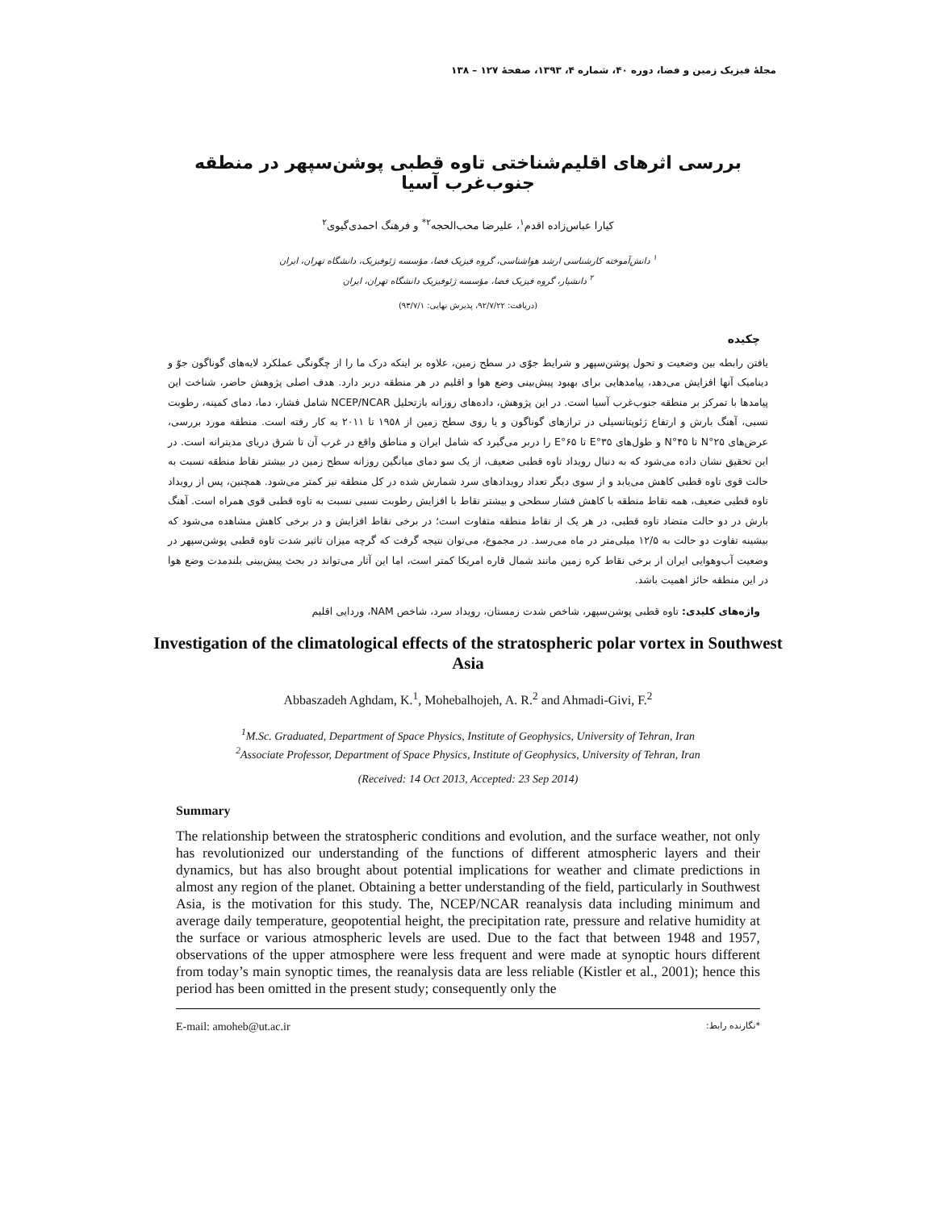مجلهٔ فیزیک زمین و فضا، دوره ۴۰، شماره ۴، ۱۳۹۳، صفحهٔ ۱۲۷ – ۱۳۸
بررسی اثرهای اقلیم‌شناختی تاوه قطبی پوشن‌سپهر در منطقه جنوب‌غرب آسیا
کیارا عباس‌زاده اقدم<sup>۱</sup>، علیرضا محب‌الحجه<sup>۲*</sup> و فرهنگ احمدی‌گیوی<sup>۲</sup>
<sup>۱</sup> دانش‌آموخته کارشناسی ارشد هواشناسی، گروه فیزیک فضا، مؤسسه ژئوفیزیک، دانشگاه تهران، ایران
<sup>۲</sup> دانشیار، گروه فیزیک فضا، مؤسسه ژئوفیزیک دانشگاه تهران، ایران
(دریافت: ۹۲/۷/۲۲، پذیرش نهایی: ۹۳/۷/۱)
چکیده
یافتن رابطه بین وضعیت و تحول پوشن‌سپهر و شرایط جوّی در سطح زمین، علاوه بر اینکه درک ما را از چگونگی عملکرد لایه‌های گوناگون جوّ و دینامیک آنها افزایش می‌دهد، پیامدهایی برای بهبود پیش‌بینی وضع هوا و اقلیم در هر منطقه دربر دارد. هدف اصلی پژوهش حاضر، شناخت این پیامدها با تمرکز بر منطقه جنوب‌غرب آسیا است. در این پژوهش، داده‌های روزانه بازتحلیل NCEP/NCAR شامل فشار، دما، دمای کمینه، رطوبت نسبی، آهنگ بارش و ارتفاع ژئوپتانسیلی در ترازهای گوناگون و یا روی سطح زمین از ۱۹۵۸ تا ۲۰۱۱ به کار رفته است. منطقه مورد بررسی، عرض‌های ۲۵°N تا ۴۵°N و طول‌های ۳۵°E تا ۶۵°E را دربر می‌گیرد که شامل ایران و مناطق واقع در غرب آن تا شرق دریای مدیترانه است. در این تحقیق نشان داده می‌شود که به دنبال رویداد تاوه قطبی ضعیف، از یک سو دمای میانگین روزانه سطح زمین در بیشتر نقاط منطقه نسبت به حالت قوی تاوه قطبی کاهش می‌یابد و از سوی دیگر تعداد رویدادهای سرد شمارش شده در کل منطقه نیز کمتر می‌شود. همچنین، پس از رویداد تاوه قطبی ضعیف، همه نقاط منطقه با کاهش فشار سطحی و بیشتر نقاط با افزایش رطوبت نسبی نسبت به تاوه قطبی قوی همراه است. آهنگ بارش در دو حالت متضاد تاوه قطبی، در هر یک از نقاط منطقه متفاوت است؛ در برخی نقاط افزایش و در برخی کاهش مشاهده می‌شود که بیشینه تفاوت دو حالت به ۱۲/۵ میلی‌متر در ماه می‌رسد. در مجموع، می‌توان نتیجه گرفت که گرچه میزان تاثیر شدت تاوه قطبی پوشن‌سپهر در وضعیت آب‌وهوایی ایران از برخی نقاط کره زمین مانند شمال قاره امریکا کمتر است، اما این آثار می‌تواند در بحث پیش‌بینی بلندمدت وضع هوا در این منطقه حائز اهمیت باشد.
واژه‌های کلیدی: تاوه قطبی پوشن‌سپهر، شاخص شدت زمستان، رویداد سرد، شاخص NAM، وردایی اقلیم
Investigation of the climatological effects of the stratospheric polar vortex in Southwest Asia
Abbaszadeh Aghdam, K.<sup>1</sup>, Mohebalhojeh, A. R.<sup>2</sup> and Ahmadi-Givi, F.<sup>2</sup>
<sup>1</sup> M.Sc. Graduated, Department of Space Physics, Institute of Geophysics, University of Tehran, Iran
<sup>2</sup> Associate Professor, Department of Space Physics, Institute of Geophysics, University of Tehran, Iran
(Received: 14 Oct 2013, Accepted: 23 Sep 2014)
Summary
The relationship between the stratospheric conditions and evolution, and the surface weather, not only has revolutionized our understanding of the functions of different atmospheric layers and their dynamics, but has also brought about potential implications for weather and climate predictions in almost any region of the planet. Obtaining a better understanding of the field, particularly in Southwest Asia, is the motivation for this study. The, NCEP/NCAR reanalysis data including minimum and average daily temperature, geopotential height, the precipitation rate, pressure and relative humidity at the surface or various atmospheric levels are used. Due to the fact that between 1948 and 1957, observations of the upper atmosphere were less frequent and were made at synoptic hours different from today’s main synoptic times, the reanalysis data are less reliable (Kistler et al., 2001); hence this period has been omitted in the present study; consequently only the
E-mail: amoheb@ut.ac.ir *نگارنده رابط: